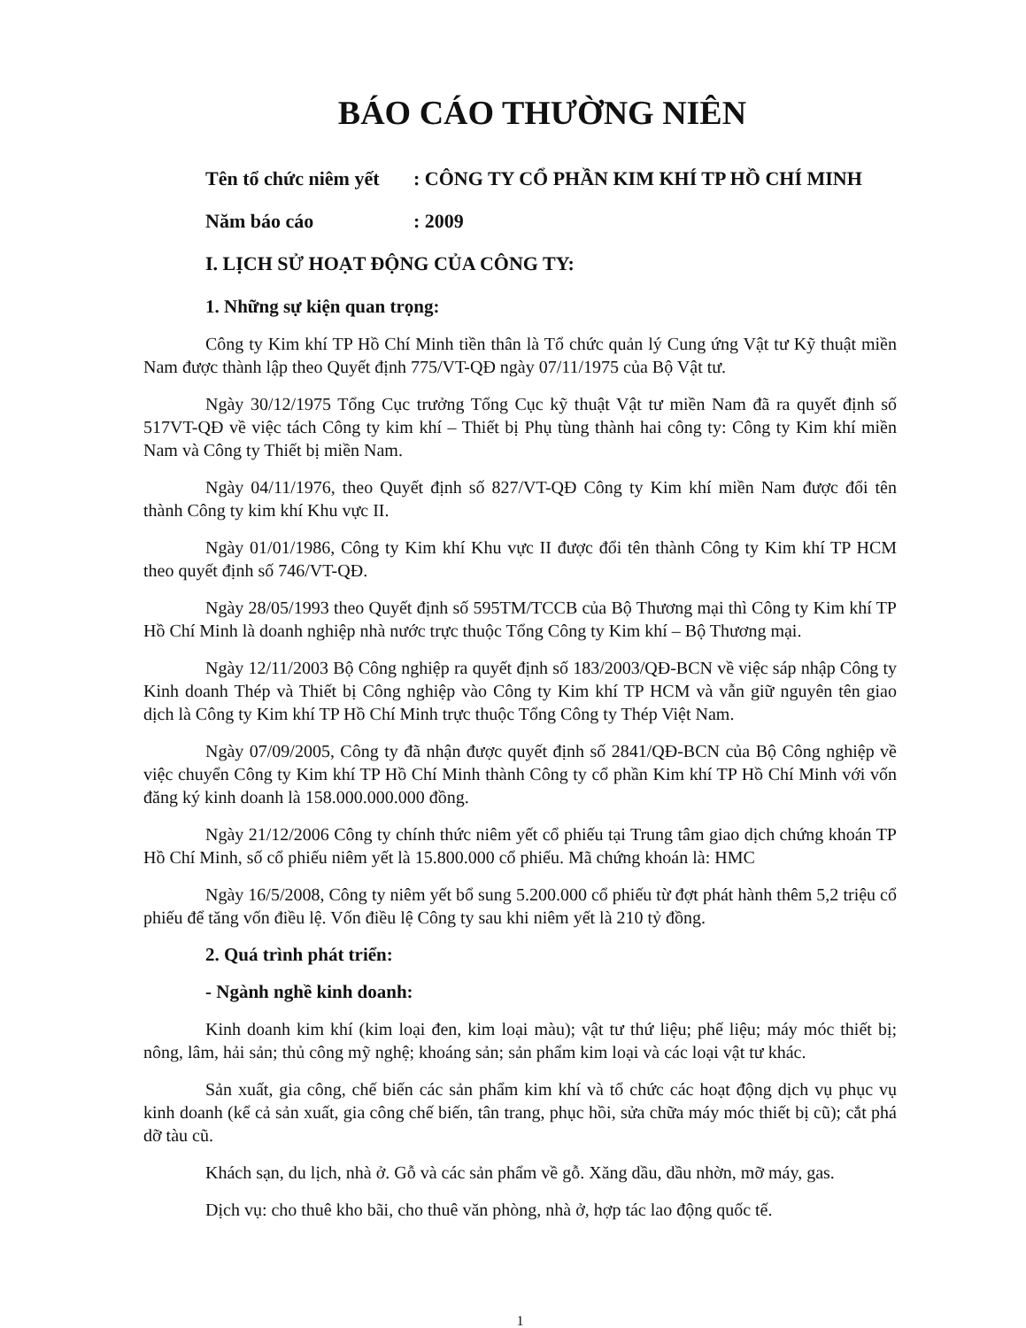BÁO CÁO THƯỜNG NIÊN
Tên tổ chức niêm yết : CÔNG TY CỔ PHẦN KIM KHÍ TP HỒ CHÍ MINH
Năm báo cáo : 2009
I. LỊCH SỬ HOẠT ĐỘNG CỦA CÔNG TY:
1. Những sự kiện quan trọng:
Công ty Kim khí TP Hồ Chí Minh tiền thân là Tổ chức quản lý Cung ứng Vật tư Kỹ thuật miền Nam được thành lập theo Quyết định 775/VT-QĐ ngày 07/11/1975 của Bộ Vật tư.
Ngày 30/12/1975 Tổng Cục trưởng Tổng Cục kỹ thuật Vật tư miền Nam đã ra quyết định số 517VT-QĐ về việc tách Công ty kim khí – Thiết bị Phụ tùng thành hai công ty: Công ty Kim khí miền Nam và Công ty Thiết bị miền Nam.
Ngày 04/11/1976, theo Quyết định số 827/VT-QĐ Công ty Kim khí miền Nam được đổi tên thành Công ty kim khí Khu vực II.
Ngày 01/01/1986, Công ty Kim khí Khu vực II được đổi tên thành Công ty Kim khí TP HCM theo quyết định số 746/VT-QĐ.
Ngày 28/05/1993 theo Quyết định số 595TM/TCCB của Bộ Thương mại thì Công ty Kim khí TP Hồ Chí Minh là doanh nghiệp nhà nước trực thuộc Tổng Công ty Kim khí – Bộ Thương mại.
Ngày 12/11/2003 Bộ Công nghiệp ra quyết định số 183/2003/QĐ-BCN về việc sáp nhập Công ty Kinh doanh Thép và Thiết bị Công nghiệp vào Công ty Kim khí TP HCM và vẫn giữ nguyên tên giao dịch là Công ty Kim khí TP Hồ Chí Minh trực thuộc Tổng Công ty Thép Việt Nam.
Ngày 07/09/2005, Công ty đã nhận được quyết định số 2841/QĐ-BCN của Bộ Công nghiệp về việc chuyển Công ty Kim khí TP Hồ Chí Minh thành Công ty cổ phần Kim khí TP Hồ Chí Minh với vốn đăng ký kinh doanh là 158.000.000.000 đồng.
Ngày 21/12/2006 Công ty chính thức niêm yết cổ phiếu tại Trung tâm giao dịch chứng khoán TP Hồ Chí Minh, số cổ phiếu niêm yết là 15.800.000 cổ phiếu. Mã chứng khoán là: HMC
Ngày 16/5/2008, Công ty niêm yết bổ sung 5.200.000 cổ phiếu từ đợt phát hành thêm 5,2 triệu cổ phiếu để tăng vốn điều lệ. Vốn điều lệ Công ty sau khi niêm yết là 210 tỷ đồng.
2. Quá trình phát triển:
- Ngành nghề kinh doanh:
Kinh doanh kim khí (kim loại đen, kim loại màu); vật tư thứ liệu; phế liệu; máy móc thiết bị; nông, lâm, hải sản; thủ công mỹ nghệ; khoáng sản; sản phẩm kim loại và các loại vật tư khác.
Sản xuất, gia công, chế biến các sản phẩm kim khí và tổ chức các hoạt động dịch vụ phục vụ kinh doanh (kể cả sản xuất, gia công chế biến, tân trang, phục hồi, sửa chữa máy móc thiết bị cũ); cắt phá dỡ tàu cũ.
Khách sạn, du lịch, nhà ở. Gỗ và các sản phẩm về gỗ. Xăng dầu, dầu nhờn, mỡ máy, gas.
Dịch vụ: cho thuê kho bãi, cho thuê văn phòng, nhà ở, hợp tác lao động quốc tế.
1